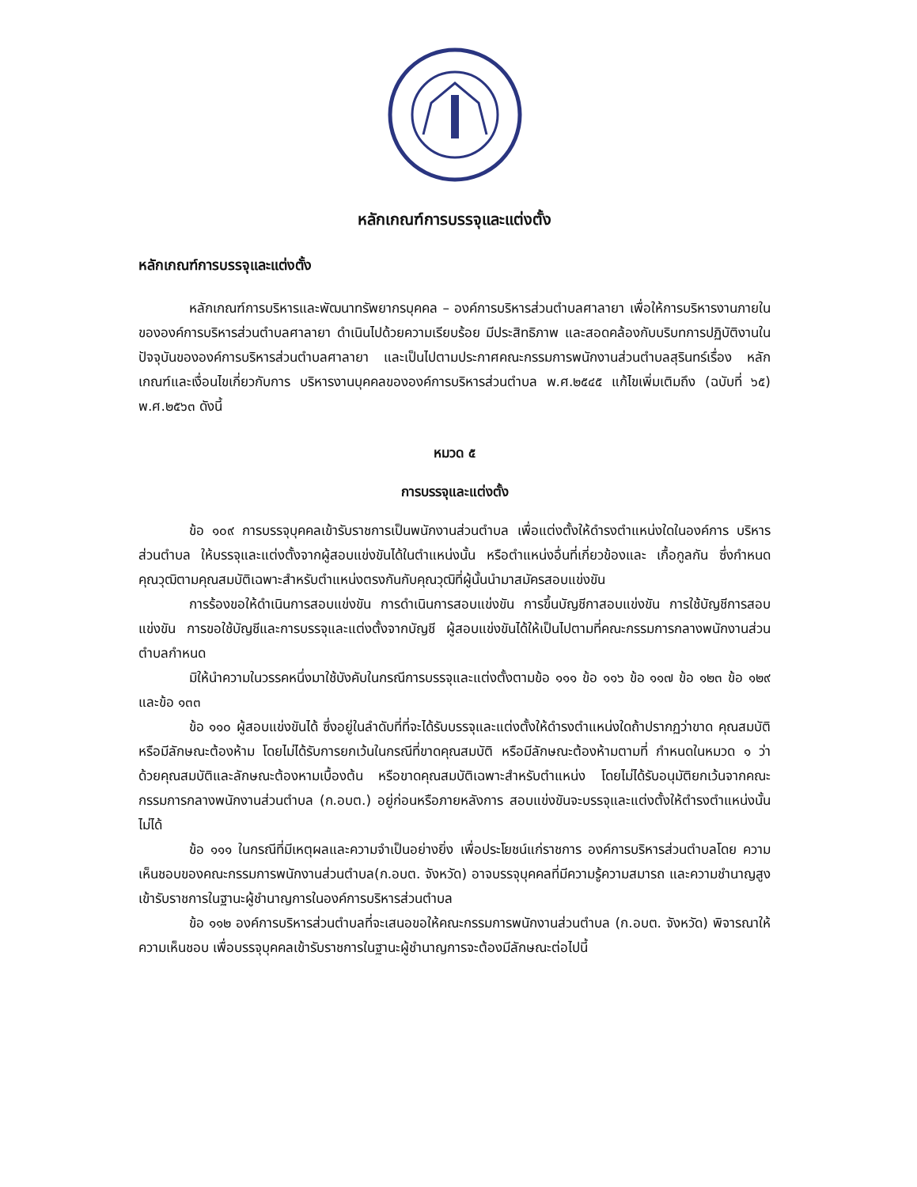หลักเกณฑ์การบรรจุและแต่งตั้ง
หลักเกณฑ์การบรรจุและแต่งตั้ง
หลักเกณฑ์การบริหารและพัฒนาทรัพยากรบุคคล – องค์การบริหารส่วนตำบลศาลายา เพื่อให้การบริหารงานภายในขององค์การบริหารส่วนตำบลศาลายา ดำเนินไปด้วยความเรียบร้อย มีประสิทธิภาพ และสอดคล้องกับบริบทการปฏิบัติงานในปัจจุบันขององค์การบริหารส่วนตำบลศาลายา และเป็นไปตามประกาศคณะกรรมการพนักงานส่วนตำบลสุรินทร์เรื่อง หลักเกณฑ์และเงื่อนไขเกี่ยวกับการ บริหารงานบุคคลขององค์การบริหารส่วนตำบล พ.ศ.๒๕๔๕ แก้ไขเพิ่มเติมถึง (ฉบับที่ ๖๕) พ.ศ.๒๕๖๓ ดังนี้
หมวด ๕
การบรรจุและแต่งตั้ง
ข้อ ๑๐๙ การบรรจุบุคคลเข้ารับราชการเป็นพนักงานส่วนตำบล เพื่อแต่งตั้งให้ดำรงตำแหน่งใดในองค์การ บริหารส่วนตำบล ให้บรรจุและแต่งตั้งจากผู้สอบแข่งขันได้ในตำแหน่งนั้น หรือตำแหน่งอื่นที่เกี่ยวข้องและ เกื้อกูลกัน ซึ่งกำหนดคุณวุฒิตามคุณสมบัติเฉพาะสำหรับตำแหน่งตรงกันกับคุณวุฒิที่ผู้นั้นนำมาสมัครสอบแข่งขัน
การร้องขอให้ดำเนินการสอบแข่งขัน การดำเนินการสอบแข่งขัน การขึ้นบัญชีกาสอบแข่งขัน การใช้บัญชีการสอบแข่งขัน การขอใช้บัญชีและการบรรจุและแต่งตั้งจากบัญชี ผู้สอบแข่งขันได้ให้เป็นไปตามที่คณะกรรมการกลางพนักงานส่วนตำบลกำหนด
มิให้นำความในวรรคหนึ่งมาใช้บังคับในกรณีการบรรจุและแต่งตั้งตามข้อ ๑๑๑ ข้อ ๑๑๖ ข้อ ๑๑๗ ข้อ ๑๒๓ ข้อ ๑๒๙ และข้อ ๑๓๓
ข้อ ๑๑๐ ผู้สอบแข่งขันได้ ซึ่งอยู่ในลำดับที่ที่จะได้รับบรรจุและแต่งตั้งให้ดำรงตำแหน่งใดถ้าปรากฏว่าขาด คุณสมบัติหรือมีลักษณะต้องห้าม โดยไม่ได้รับการยกเว้นในกรณีที่ขาดคุณสมบัติ หรือมีลักษณะต้องห้ามตามที่ กำหนดในหมวด ๑ ว่าด้วยคุณสมบัติและลักษณะต้องหามเบื้องต้น หรือขาดคุณสมบัติเฉพาะสำหรับตำแหน่ง โดยไม่ได้รับอนุมัติยกเว้นจากคณะกรรมการกลางพนักงานส่วนตำบล (ก.อบต.) อยู่ก่อนหรือภายหลังการ สอบแข่งขันจะบรรจุและแต่งตั้งให้ตำรงตำแหน่งนั้นไม่ได้
ข้อ ๑๑๑ ในกรณีที่มีเหตุผลและความจำเป็นอย่างยิ่ง เพื่อประโยชน์แก่ราชการ องค์การบริหารส่วนตำบลโดย ความเห็นชอบของคณะกรรมการพนักงานส่วนตำบล(ก.อบต. จังหวัด) อาจบรรจุบุคคลที่มีความรู้ความสมารถ และความชำนาญสูงเข้ารับราชการในฐานะผู้ชำนาญการในองค์การบริหารส่วนตำบล
ข้อ ๑๑๒ องค์การบริหารส่วนตำบลที่จะเสนอขอให้คณะกรรมการพนักงานส่วนตำบล (ก.อบต. จังหวัด) พิจารณาให้ความเห็นชอบ เพื่อบรรจุบุคคลเข้ารับราชการในฐานะผู้ชำนาญการจะต้องมีลักษณะต่อไปนี้